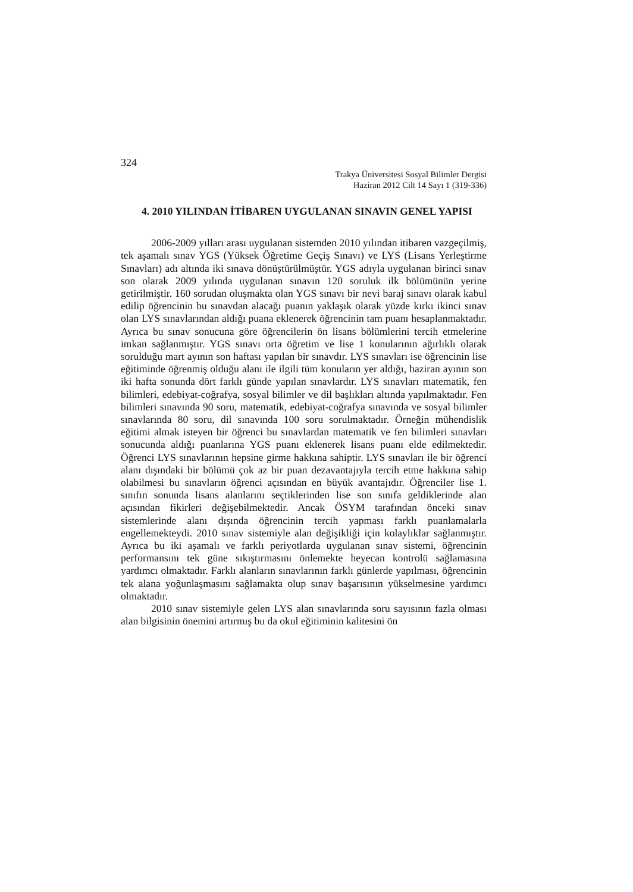324
Trakya Üniversitesi Sosyal Bilimler Dergisi
Haziran 2012 Cilt 14 Sayı 1 (319-336)
4. 2010 YILINDAN İTİBAREN UYGULANAN SINAVIN GENEL YAPISI
2006-2009 yılları arası uygulanan sistemden 2010 yılından itibaren vazgeçilmiş, tek aşamalı sınav YGS (Yüksek Öğretime Geçiş Sınavı) ve LYS (Lisans Yerleştirme Sınavları) adı altında iki sınava dönüştürülmüştür. YGS adıyla uygulanan birinci sınav son olarak 2009 yılında uygulanan sınavın 120 soruluk ilk bölümünün yerine getirilmiştir. 160 sorudan oluşmakta olan YGS sınavı bir nevi baraj sınavı olarak kabul edilip öğrencinin bu sınavdan alacağı puanın yaklaşık olarak yüzde kırkı ikinci sınav olan LYS sınavlarından aldığı puana eklenerek öğrencinin tam puanı hesaplanmaktadır. Ayrıca bu sınav sonucuna göre öğrencilerin ön lisans bölümlerini tercih etmelerine imkan sağlanmıştır. YGS sınavı orta öğretim ve lise 1 konularının ağırlıklı olarak sorulduğu mart ayının son haftası yapılan bir sınavdır. LYS sınavları ise öğrencinin lise eğitiminde öğrenmiş olduğu alanı ile ilgili tüm konuların yer aldığı, haziran ayının son iki hafta sonunda dört farklı günde yapılan sınavlardır. LYS sınavları matematik, fen bilimleri, edebiyat-coğrafya, sosyal bilimler ve dil başlıkları altında yapılmaktadır. Fen bilimleri sınavında 90 soru, matematik, edebiyat-coğrafya sınavında ve sosyal bilimler sınavlarında 80 soru, dil sınavında 100 soru sorulmaktadır. Örneğin mühendislik eğitimi almak isteyen bir öğrenci bu sınavlardan matematik ve fen bilimleri sınavları sonucunda aldığı puanlarına YGS puanı eklenerek lisans puanı elde edilmektedir. Öğrenci LYS sınavlarının hepsine girme hakkına sahiptir. LYS sınavları ile bir öğrenci alanı dışındaki bir bölümü çok az bir puan dezavantajıyla tercih etme hakkına sahip olabilmesi bu sınavların öğrenci açısından en büyük avantajıdır. Öğrenciler lise 1. sınıfın sonunda lisans alanlarını seçtiklerinden lise son sınıfa geldiklerinde alan açısından fikirleri değişebilmektedir. Ancak ÖSYM tarafından önceki sınav sistemlerinde alanı dışında öğrencinin tercih yapması farklı puanlamalarla engellemekteydi. 2010 sınav sistemiyle alan değişikliği için kolaylıklar sağlanmıştır. Ayrıca bu iki aşamalı ve farklı periyotlarda uygulanan sınav sistemi, öğrencinin performansını tek güne sıkıştırmasını önlemekte heyecan kontrolü sağlamasına yardımcı olmaktadır. Farklı alanların sınavlarının farklı günlerde yapılması, öğrencinin tek alana yoğunlaşmasını sağlamakta olup sınav başarısının yükselmesine yardımcı olmaktadır.
2010 sınav sistemiyle gelen LYS alan sınavlarında soru sayısının fazla olması alan bilgisinin önemini artırmış bu da okul eğitiminin kalitesini ön